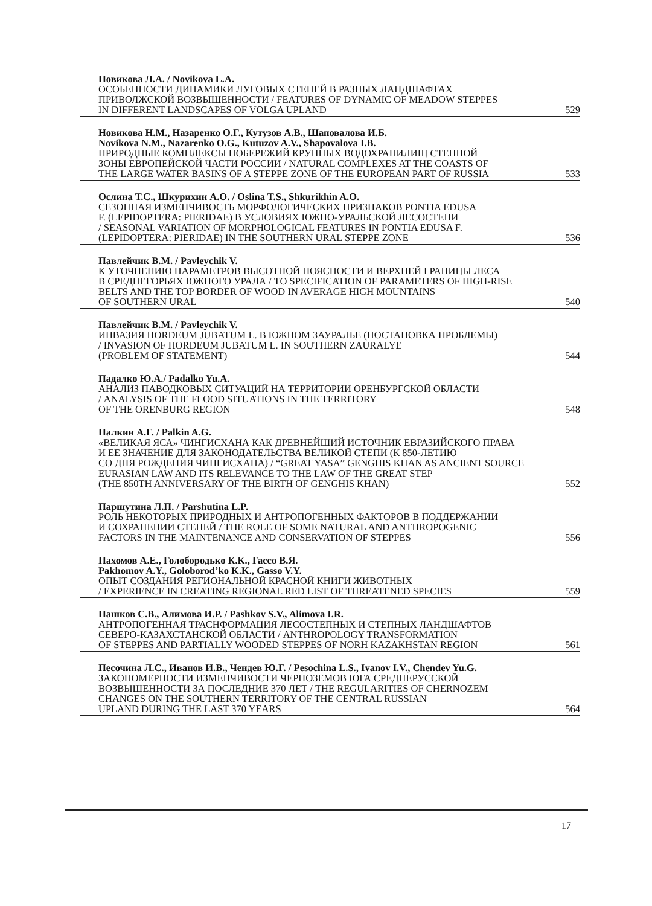Новикова Л.А. / Novikova L.A.
ОСОБЕННОСТИ ДИНАМИКИ ЛУГОВЫХ СТЕПЕЙ В РАЗНЫХ ЛАНДШАФТАХ
ПРИВОЛЖСКОЙ ВОЗВЫШЕННОСТИ / FEATURES OF DYNAMIC OF MEADOW STEPPES
IN DIFFERENT LANDSCAPES OF VOLGA UPLAND 529
Новикова Н.М., Назаренко О.Г., Кутузов А.В., Шаповалова И.Б.
Novikova N.M., Nazarenko O.G., Kutuzov A.V., Shapovalova I.B.
ПРИРОДНЫЕ КОМПЛЕКСЫ ПОБЕРЕЖИЙ КРУПНЫХ ВОДОХРАНИЛИЩ СТЕПНОЙ
ЗОНЫ ЕВРОПЕЙСКОЙ ЧАСТИ РОССИИ / NATURAL COMPLEXES AT THE COASTS OF
THE LARGE WATER BASINS OF A STEPPE ZONE OF THE EUROPEAN PART OF RUSSIA 533
Ослина Т.С., Шкурихин А.О. / Oslina T.S., Shkurikhin A.O.
СЕЗОННАЯ ИЗМЕНЧИВОСТЬ МОРФОЛОГИЧЕСКИХ ПРИЗНАКОВ PONTIA EDUSA
F. (LEPIDOPTERA: PIERIDAE) В УСЛОВИЯХ ЮЖНО-УРАЛЬСКОЙ ЛЕСОСТЕПИ
/ SEASONAL VARIATION OF MORPHOLOGICAL FEATURES IN PONTIA EDUSA F.
(LEPIDOPTERA: PIERIDAE) IN THE SOUTHERN URAL STEPPE ZONE 536
Павлейчик В.М. / Pavleychik V.
К УТОЧНЕНИЮ ПАРАМЕТРОВ ВЫСОТНОЙ ПОЯСНОСТИ И ВЕРХНЕЙ ГРАНИЦЫ ЛЕСА
В СРЕДНЕГОРЬЯХ ЮЖНОГО УРАЛА / TO SPECIFICATION OF PARAMETERS OF HIGH-RISE
BELTS AND THE TOP BORDER OF WOOD IN AVERAGE HIGH MOUNTAINS
OF SOUTHERN URAL 540
Павлейчик В.М. / Pavleychik V.
ИНВАЗИЯ HORDEUM JUBATUM L. В ЮЖНОМ ЗАУРАЛЬЕ (ПОСТАНОВКА ПРОБЛЕМЫ)
/ INVASION OF HORDEUM JUBATUM L. IN SOUTHERN ZAURALYE
(PROBLEM OF STATEMENT) 544
Падалко Ю.А./ Padalko Yu.A.
АНАЛИЗ ПАВОДКОВЫХ СИТУАЦИЙ НА ТЕРРИТОРИИ ОРЕНБУРГСКОЙ ОБЛАСТИ
/ ANALYSIS OF THE FLOOD SITUATIONS IN THE TERRITORY
OF THE ORENBURG REGION 548
Палкин А.Г. / Palkin A.G.
«ВЕЛИКАЯ ЯСА» ЧИНГИСХАНА КАК ДРЕВНЕЙШИЙ ИСТОЧНИК ЕВРАЗИЙСКОГО ПРАВА
И ЕЕ ЗНАЧЕНИЕ ДЛЯ ЗАКОНОДАТЕЛЬСТВА ВЕЛИКОЙ СТЕПИ (К 850-ЛЕТИЮ
СО ДНЯ РОЖДЕНИЯ ЧИНГИСХАНА) / “GREAT YASA” GENGHIS KHAN AS ANCIENT SOURCE
EURASIAN LAW AND ITS RELEVANCE TO THE LAW OF THE GREAT STEP
(THE 850TH ANNIVERSARY OF THE BIRTH OF GENGHIS KHAN) 552
Паршутина Л.П. / Parshutina L.P.
РОЛЬ НЕКОТОРЫХ ПРИРОДНЫХ И АНТРОПОГЕННЫХ ФАКТОРОВ В ПОДДЕРЖАНИИ
И СОХРАНЕНИИ СТЕПЕЙ / THE ROLE OF SOME NATURAL AND ANTHROPOGENIC
FACTORS IN THE MAINTENANCE AND CONSERVATION OF STEPPES 556
Пахомов А.Е., Голобородько К.К., Гассо В.Я.
Pakhomov A.Y., Goloborod’ko K.K., Gasso V.Y.
ОПЫТ СОЗДАНИЯ РЕГИОНАЛЬНОЙ КРАСНОЙ КНИГИ ЖИВОТНЫХ
/ EXPERIENCE IN CREATING REGIONAL RED LIST OF THREATENED SPECIES 559
Пашков С.В., Алимова И.Р. / Pashkov S.V., Alimova I.R.
АНТРОПОГЕННАЯ ТРАСНФОРМАЦИЯ ЛЕСОСТЕПНЫХ И СТЕПНЫХ ЛАНДШАФТОВ
СЕВЕРО-КАЗАХСТАНСКОЙ ОБЛАСТИ / ANTHROPOLOGY TRANSFORMATION
OF STEPPES AND PARTIALLY WOODED STEPPES OF NORH KAZAKHSTAN REGION 561
Песочина Л.С., Иванов И.В., Чендев Ю.Г. / Pesochina L.S., Ivanov I.V., Chendev Yu.G.
ЗАКОНОМЕРНОСТИ ИЗМЕНЧИВОСТИ ЧЕРНОЗЕМОВ ЮГА СРЕДНЕРУССКОЙ
ВОЗВЫШЕННОСТИ ЗА ПОСЛЕДНИЕ 370 ЛЕТ / THE REGULARITIES OF CHERNOZEM
CHANGES ON THE SOUTHERN TERRITORY OF THE CENTRAL RUSSIAN
UPLAND DURING THE LAST 370 YEARS 564
17